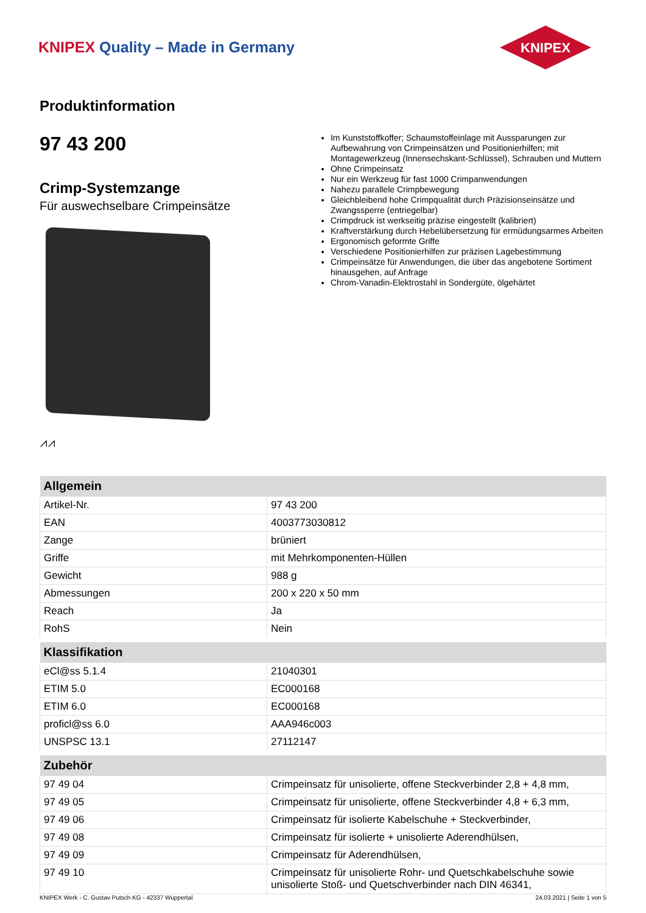KNIPEX Quality – Made in Germany
KNIPEX
Produktinformation
97 43 200
Crimp-Systemzange
Für auswechselbare Crimpeinsätze
⩘⩘
Im Kunststoffkoffer; Schaumstoffeinlage mit Aussparungen zur Aufbewahrung von Crimpeinsätzen und Positionierhilfen; mit Montagewerkzeug (Innensechskant-Schlüssel), Schrauben und Muttern
Ohne Crimpeinsatz
Nur ein Werkzeug für fast 1000 Crimpanwendungen
Nahezu parallele Crimpbewegung
Gleichbleibend hohe Crimpqualität durch Präzisionseinsätze und Zwangssperre (entriegelbar)
Crimpdruck ist werkseitig präzise eingestellt (kalibriert)
Kraftverstärkung durch Hebelübersetzung für ermüdungsarmes Arbeiten
Ergonomisch geformte Griffe
Verschiedene Positionierhilfen zur präzisen Lagebestimmung
Crimpeinsätze für Anwendungen, die über das angebotene Sortiment hinausgehen, auf Anfrage
Chrom-Vanadin-Elektrostahl in Sondergüte, ölgehärtet
| Allgemein | |
| --- | --- |
| Artikel-Nr. | 97 43 200 |
| EAN | 4003773030812 |
| Zange | brüniert |
| Griffe | mit Mehrkomponenten-Hüllen |
| Gewicht | 988 g |
| Abmessungen | 200 x 220 x 50 mm |
| Reach | Ja |
| RohS | Nein |
| Klassifikation | |
| eCl@ss 5.1.4 | 21040301 |
| ETIM 5.0 | EC000168 |
| ETIM 6.0 | EC000168 |
| proficl@ss 6.0 | AAA946c003 |
| UNSPSC 13.1 | 27112147 |
| Zubehör | |
| 97 49 04 | Crimpeinsatz für unisolierte, offene Steckverbinder 2,8 + 4,8 mm, |
| 97 49 05 | Crimpeinsatz für unisolierte, offene Steckverbinder 4,8 + 6,3 mm, |
| 97 49 06 | Crimpeinsatz für isolierte Kabelschuhe + Steckverbinder, |
| 97 49 08 | Crimpeinsatz für isolierte + unisolierte Aderendhülsen, |
| 97 49 09 | Crimpeinsatz für Aderendhülsen, |
| 97 49 10 | Crimpeinsatz für unisolierte Rohr- und Quetschkabelschuhe sowie unisolierte Stoß- und Quetschverbinder nach DIN 46341, |
KNIPEX Werk - C. Gustav Putsch KG - 42337 Wuppertal 24.03.2021 | Seite 1 von 5